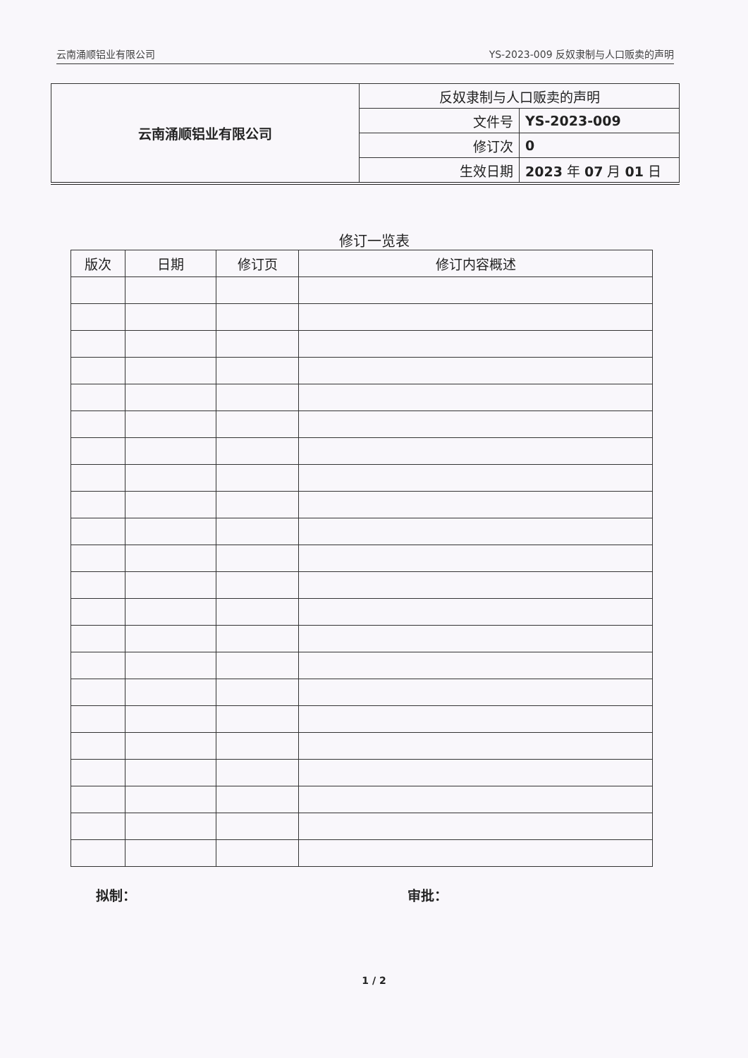云南涌顺铝业有限公司 YS-2023-009 反奴隶制与人口贩卖的声明
| 云南涌顺铝业有限公司 | 反奴隶制与人口贩卖的声明 | |
| | 文件号 | YS-2023-009 |
| | 修订次 | 0 |
| | 生效日期 | 2023 年 07 月 01 日 |
修订一览表
| 版次 | 日期 | 修订页 | 修订内容概述 |
| --- | --- | --- | --- |
拟制： 审批：
1 / 2